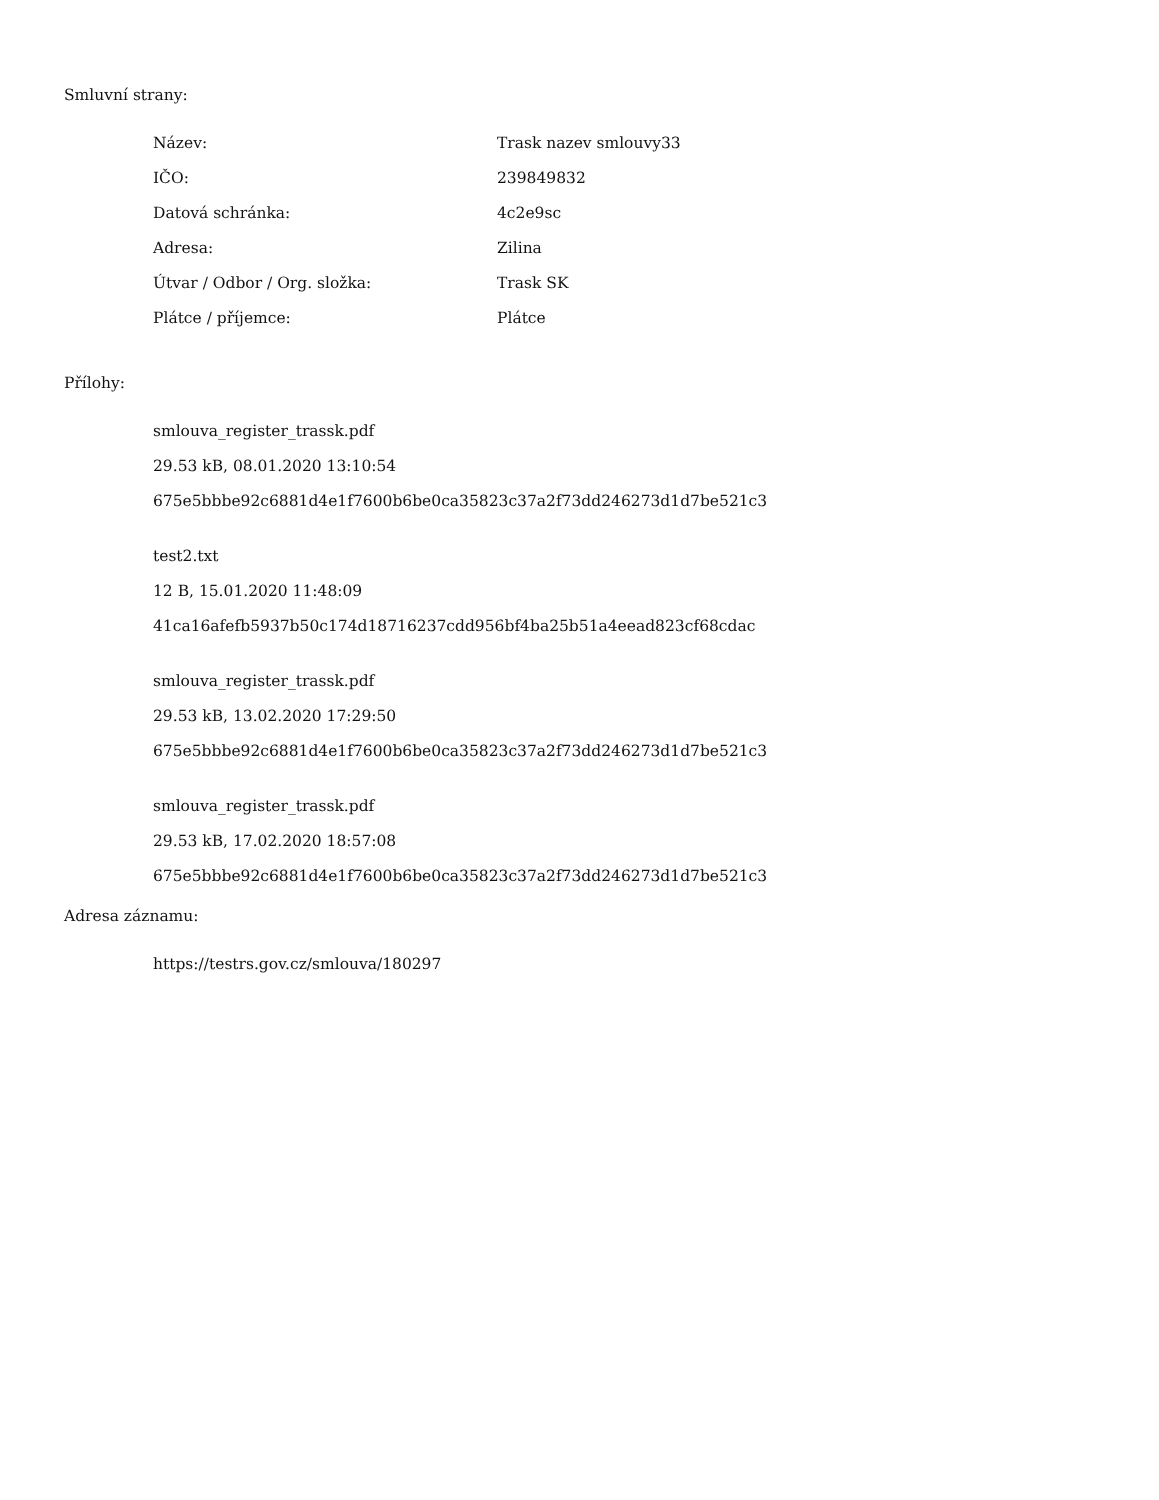Smluvní strany:
| Název: | Trask nazev smlouvy33 |
| IČO: | 239849832 |
| Datová schránka: | 4c2e9sc |
| Adresa: | Zilina |
| Útvar / Odbor / Org. složka: | Trask SK |
| Plátce / příjemce: | Plátce |
Přílohy:
smlouva_register_trassk.pdf
29.53 kB, 08.01.2020 13:10:54
675e5bbbe92c6881d4e1f7600b6be0ca35823c37a2f73dd246273d1d7be521c3
test2.txt
12 B, 15.01.2020 11:48:09
41ca16afefb5937b50c174d18716237cdd956bf4ba25b51a4eead823cf68cdac
smlouva_register_trassk.pdf
29.53 kB, 13.02.2020 17:29:50
675e5bbbe92c6881d4e1f7600b6be0ca35823c37a2f73dd246273d1d7be521c3
smlouva_register_trassk.pdf
29.53 kB, 17.02.2020 18:57:08
675e5bbbe92c6881d4e1f7600b6be0ca35823c37a2f73dd246273d1d7be521c3
Adresa záznamu:
https://testrs.gov.cz/smlouva/180297